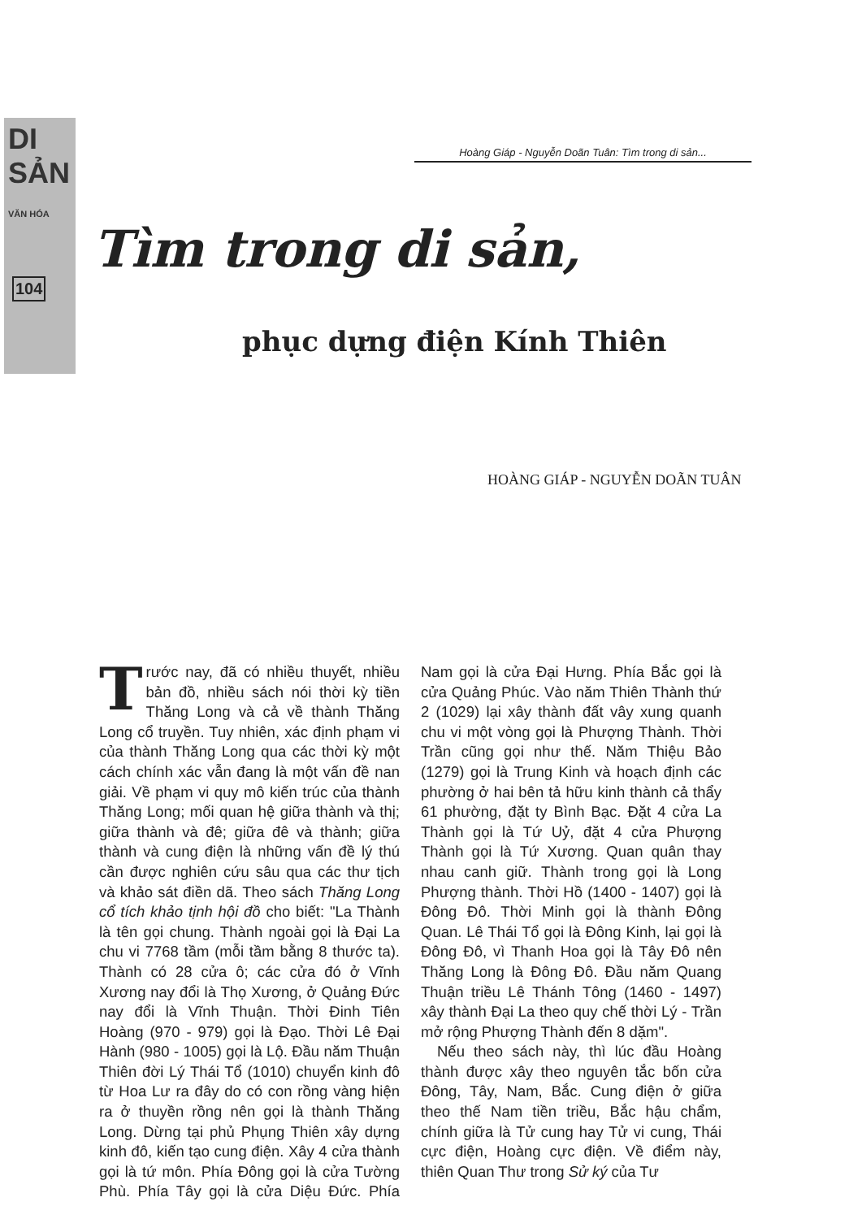DI SẢN
VĂN HÓA
104
Hoàng Giáp - Nguyễn Doãn Tuân: Tìm trong di sản...
Tìm trong di sản,
phục dựng điện Kính Thiên
HOÀNG GIÁP - NGUYỄN DOÃN TUÂN
Trước nay, đã có nhiều thuyết, nhiều bản đồ, nhiều sách nói thời kỳ tiền Thăng Long và cả về thành Thăng Long cổ truyền. Tuy nhiên, xác định phạm vi của thành Thăng Long qua các thời kỳ một cách chính xác vẫn đang là một vấn đề nan giải. Về phạm vi quy mô kiến trúc của thành Thăng Long; mối quan hệ giữa thành và thị; giữa thành và đê; giữa đê và thành; giữa thành và cung điện là những vấn đề lý thú cần được nghiên cứu sâu qua các thư tịch và khảo sát điền dã. Theo sách Thăng Long cổ tích khảo tịnh hội đồ cho biết: "La Thành là tên gọi chung. Thành ngoài gọi là Đại La chu vi 7768 tầm (mỗi tầm bằng 8 thước ta). Thành có 28 cửa ô; các cửa đó ở Vĩnh Xương nay đổi là Thọ Xương, ở Quảng Đức nay đổi là Vĩnh Thuận. Thời Đinh Tiên Hoàng (970 - 979) gọi là Đạo. Thời Lê Đại Hành (980 - 1005) gọi là Lộ. Đầu năm Thuận Thiên đời Lý Thái Tổ (1010) chuyển kinh đô từ Hoa Lư ra đây do có con rồng vàng hiện ra ở thuyền rồng nên gọi là thành Thăng Long. Dừng tại phủ Phụng Thiên xây dựng kinh đô, kiến tạo cung điện. Xây 4 cửa thành gọi là tứ môn. Phía Đông gọi là cửa Tường Phù. Phía Tây gọi là cửa Diệu Đức. Phía Nam gọi là cửa Đại Hưng. Phía Bắc gọi là cửa Quảng Phúc. Vào năm Thiên Thành thứ 2 (1029) lại xây thành đất vây xung quanh chu vi một vòng gọi là Phượng Thành. Thời Trần cũng gọi như thế. Năm Thiệu Bảo (1279) gọi là Trung Kinh và hoạch định các phường ở hai bên tả hữu kinh thành cả thẩy 61 phường, đặt ty Bình Bạc. Đặt 4 cửa La Thành gọi là Tứ Uỷ, đặt 4 cửa Phượng Thành gọi là Tứ Xương. Quan quân thay nhau canh giữ. Thành trong gọi là Long Phượng thành. Thời Hồ (1400 - 1407) gọi là Đông Đô. Thời Minh gọi là thành Đông Quan. Lê Thái Tổ gọi là Đông Kinh, lại gọi là Đông Đô, vì Thanh Hoa gọi là Tây Đô nên Thăng Long là Đông Đô. Đầu năm Quang Thuận triều Lê Thánh Tông (1460 - 1497) xây thành Đại La theo quy chế thời Lý - Trần mở rộng Phượng Thành đến 8 dặm".
Nếu theo sách này, thì lúc đầu Hoàng thành được xây theo nguyên tắc bốn cửa Đông, Tây, Nam, Bắc. Cung điện ở giữa theo thế Nam tiền triều, Bắc hậu chẩm, chính giữa là Tử cung hay Tử vi cung, Thái cực điện, Hoàng cực điện. Về điểm này, thiên Quan Thư trong Sử ký của Tư